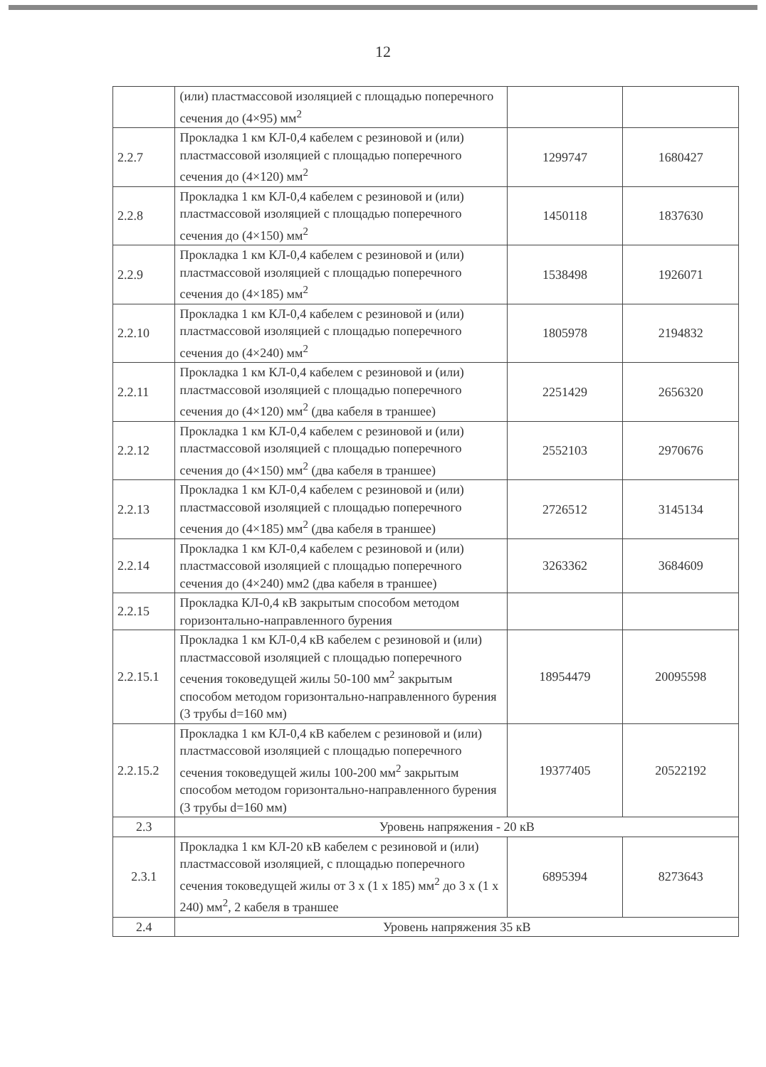12
| | (или) пластмассовой изоляцией с площадью поперечного сечения до (4×95) мм<sup>2</sup> | | |
| 2.2.7 | Прокладка 1 км КЛ-0,4 кабелем с резиновой и (или) пластмассовой изоляцией с площадью поперечного сечения до (4×120) мм<sup>2</sup> | 1299747 | 1680427 |
| 2.2.8 | Прокладка 1 км КЛ-0,4 кабелем с резиновой и (или) пластмассовой изоляцией с площадью поперечного сечения до (4×150) мм<sup>2</sup> | 1450118 | 1837630 |
| 2.2.9 | Прокладка 1 км КЛ-0,4 кабелем с резиновой и (или) пластмассовой изоляцией с площадью поперечного сечения до (4×185) мм<sup>2</sup> | 1538498 | 1926071 |
| 2.2.10 | Прокладка 1 км КЛ-0,4 кабелем с резиновой и (или) пластмассовой изоляцией с площадью поперечного сечения до (4×240) мм<sup>2</sup> | 1805978 | 2194832 |
| 2.2.11 | Прокладка 1 км КЛ-0,4 кабелем с резиновой и (или) пластмассовой изоляцией с площадью поперечного сечения до (4×120) мм<sup>2</sup> (два кабеля в траншее) | 2251429 | 2656320 |
| 2.2.12 | Прокладка 1 км КЛ-0,4 кабелем с резиновой и (или) пластмассовой изоляцией с площадью поперечного сечения до (4×150) мм<sup>2</sup> (два кабеля в траншее) | 2552103 | 2970676 |
| 2.2.13 | Прокладка 1 км КЛ-0,4 кабелем с резиновой и (или) пластмассовой изоляцией с площадью поперечного сечения до (4×185) мм<sup>2</sup> (два кабеля в траншее) | 2726512 | 3145134 |
| 2.2.14 | Прокладка 1 км КЛ-0,4 кабелем с резиновой и (или) пластмассовой изоляцией с площадью поперечного сечения до (4×240) мм2 (два кабеля в траншее) | 3263362 | 3684609 |
| 2.2.15 | Прокладка КЛ-0,4 кВ закрытым способом методом горизонтально-направленного бурения | | |
| 2.2.15.1 | Прокладка 1 км КЛ-0,4 кВ кабелем с резиновой и (или) пластмассовой изоляцией с площадью поперечного сечения токоведущей жилы 50-100 мм<sup>2</sup> закрытым способом методом горизонтально-направленного бурения (3 трубы d=160 мм) | 18954479 | 20095598 |
| 2.2.15.2 | Прокладка 1 км КЛ-0,4 кВ кабелем с резиновой и (или) пластмассовой изоляцией с площадью поперечного сечения токоведущей жилы 100-200 мм<sup>2</sup> закрытым способом методом горизонтально-направленного бурения (3 трубы d=160 мм) | 19377405 | 20522192 |
| 2.3 | Уровень напряжения - 20 кВ | | |
| 2.3.1 | Прокладка 1 км КЛ-20 кВ кабелем с резиновой и (или) пластмассовой изоляцией, с площадью поперечного сечения токоведущей жилы от 3 х (1 х 185) мм<sup>2</sup> до 3 х (1 х 240) мм<sup>2</sup>, 2 кабеля в траншее | 6895394 | 8273643 |
| 2.4 | Уровень напряжения 35 кВ | | |